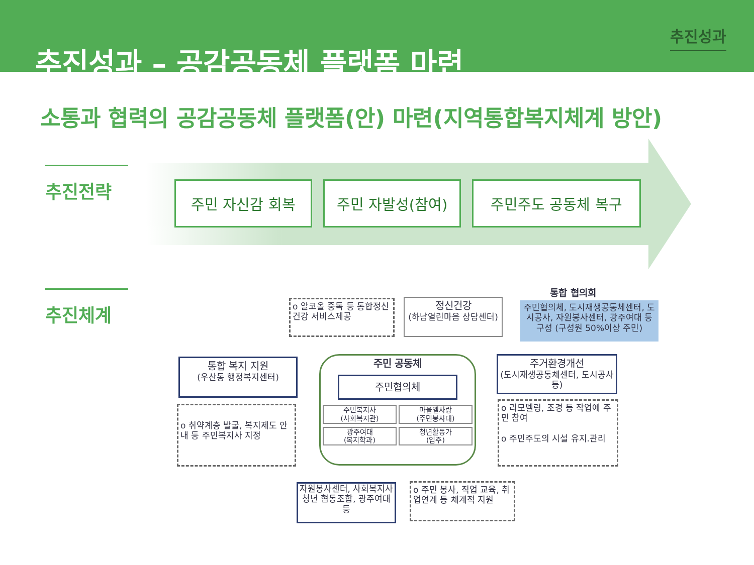추진성과 – 공감공동체 플랫폼 마련
추진성과
소통과 협력의 공감공동체 플랫폼(안) 마련(지역통합복지체계 방안)
추진전략
주민 자신감 회복 주민 자발성(참여) 주민주도 공동체 복구
추진체계 통합 협의회
주민협의체, 도시재생공동체센터, 도시공사, 자원봉사센터, 광주여대 등 구성 (구성원 50%이상 주민)
o 알코올 중독 등 통합정신건강 서비스제공
정신건강
(하남열린마음 상담센터)
통합 복지 지원
(우산동 행정복지센터)
o 취약계층 발굴, 복지제도 안내 등 주민복지사 지정
주민 공동체
주민협의체
주민복지사
(사회복지관)
마을엘사랑
(주민봉사대)
광주여대
(복지학과)
청년활동가
(입주)
주거환경개선
(도시재생공동체센터, 도시공사 등)
o 리모델링, 조경 등 작업에 주민 참여
o 주민주도의 시설 유지.관리
자원봉사센터, 사회복지사청년 협동조합, 광주여대 등
o 주민 봉사, 직업 교육, 취업연계 등 체계적 지원